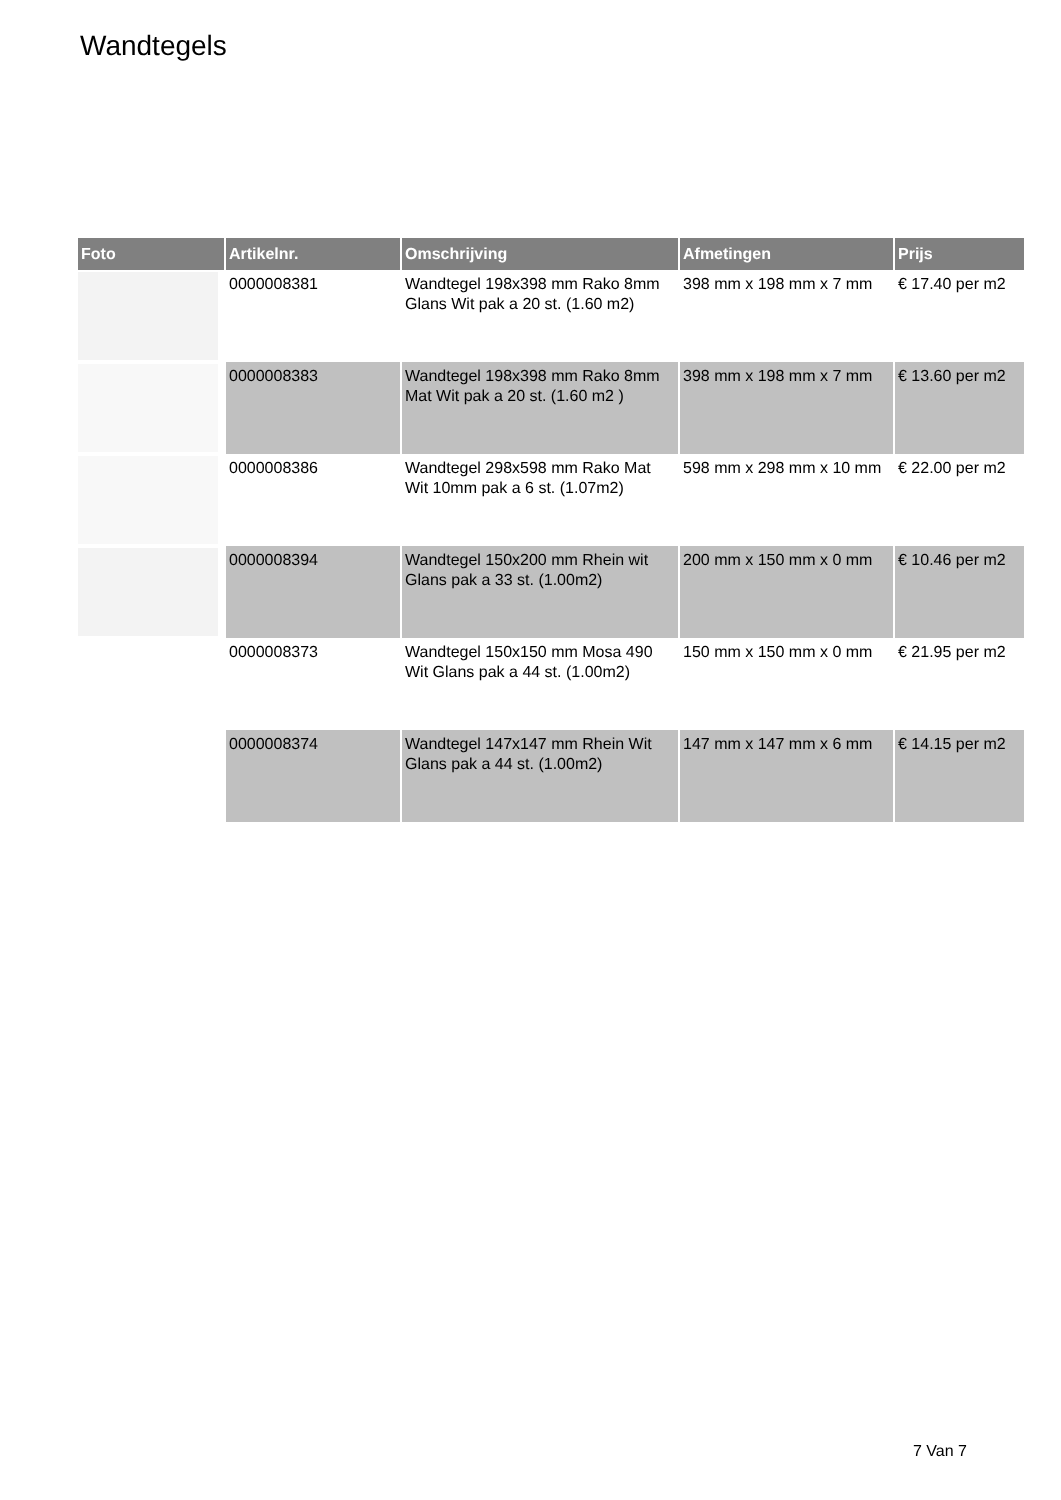Wandtegels
| Foto | Artikelnr. | Omschrijving | Afmetingen | Prijs |
| --- | --- | --- | --- | --- |
| | 0000008381 | Wandtegel 198x398 mm Rako 8mm Glans Wit pak a 20 st. (1.60 m2) | 398 mm x 198 mm x 7 mm | € 17.40 per m2 |
| | 0000008383 | Wandtegel 198x398 mm Rako 8mm Mat Wit pak a 20 st. (1.60 m2 ) | 398 mm x 198 mm x 7 mm | € 13.60 per m2 |
| | 0000008386 | Wandtegel 298x598 mm Rako Mat Wit 10mm pak a 6 st. (1.07m2) | 598 mm x 298 mm x 10 mm | € 22.00 per m2 |
| | 0000008394 | Wandtegel 150x200 mm Rhein wit Glans pak a 33 st. (1.00m2) | 200 mm x 150 mm x 0 mm | € 10.46 per m2 |
| | 0000008373 | Wandtegel 150x150 mm Mosa 490 Wit Glans pak a 44 st. (1.00m2) | 150 mm x 150 mm x 0 mm | € 21.95 per m2 |
| | 0000008374 | Wandtegel 147x147 mm Rhein Wit Glans pak a 44 st. (1.00m2) | 147 mm x 147 mm x 6 mm | € 14.15 per m2 |
7 Van 7